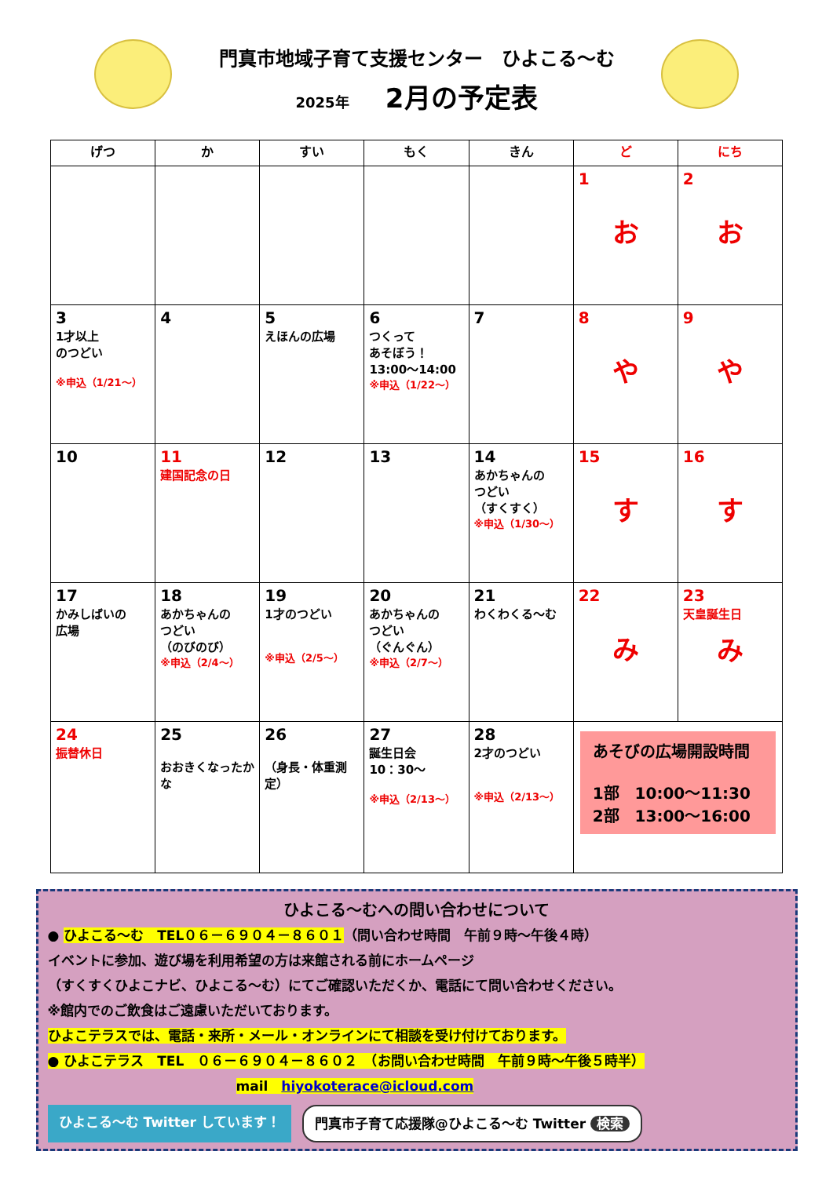門真市地域子育て支援センター　ひよこる～む
2025年 2月の予定表
| げつ | か | すい | もく | きん | ど | にち |
| --- | --- | --- | --- | --- | --- | --- |
| | | | | | 1 お | 2 お |
| 3 1才以上 のつどい ※申込（1/21～） | 4 | 5 えほんの広場 | 6 つくって あそぼう！ 13:00～14:00 ※申込（1/22～） | 7 | 8 や | 9 や |
| 10 | 11 建国記念の日 | 12 | 13 | 14 あかちゃんの つどい （すくすく） ※申込（1/30～） | 15 す | 16 す |
| 17 かみしばいの 広場 | 18 あかちゃんの つどい （のびのび） ※申込（2/4～） | 19 1才のつどい ※申込（2/5～） | 20 あかちゃんの つどい （ぐんぐん） ※申込（2/7～） | 21 わくわくる～む | 22 み | 23 天皇誕生日 み |
| 24 振替休日 | 25 おおきくなったかな | 26 （身長・体重測定） | 27 誕生日会 10：30～ ※申込（2/13～） | 28 2才のつどい ※申込（2/13～） | あそびの広場開設時間 1部 10:00～11:30 2部 13:00～16:00 | |
ひよこる～むへの問い合わせについて
● ひよこる～む　TEL０６－６９０４－８６０１（問い合わせ時間　午前９時～午後４時）
イベントに参加、遊び場を利用希望の方は来館される前にホームページ
（すくすくひよこナビ、ひよこる～む）にてご確認いただくか、電話にて問い合わせください。
※館内でのご飲食はご遠慮いただいております。
ひよこテラスでは、電話・来所・メール・オンラインにて相談を受け付けております。
● ひよこテラス　TEL　０６－６９０４－８６０２　（お問い合わせ時間　午前９時～午後５時半）
mail　hiyokoterace@icloud.com
ひよこる～む Twitter しています！ 門真市子育て応援隊@ひよこる～む Twitter 検索